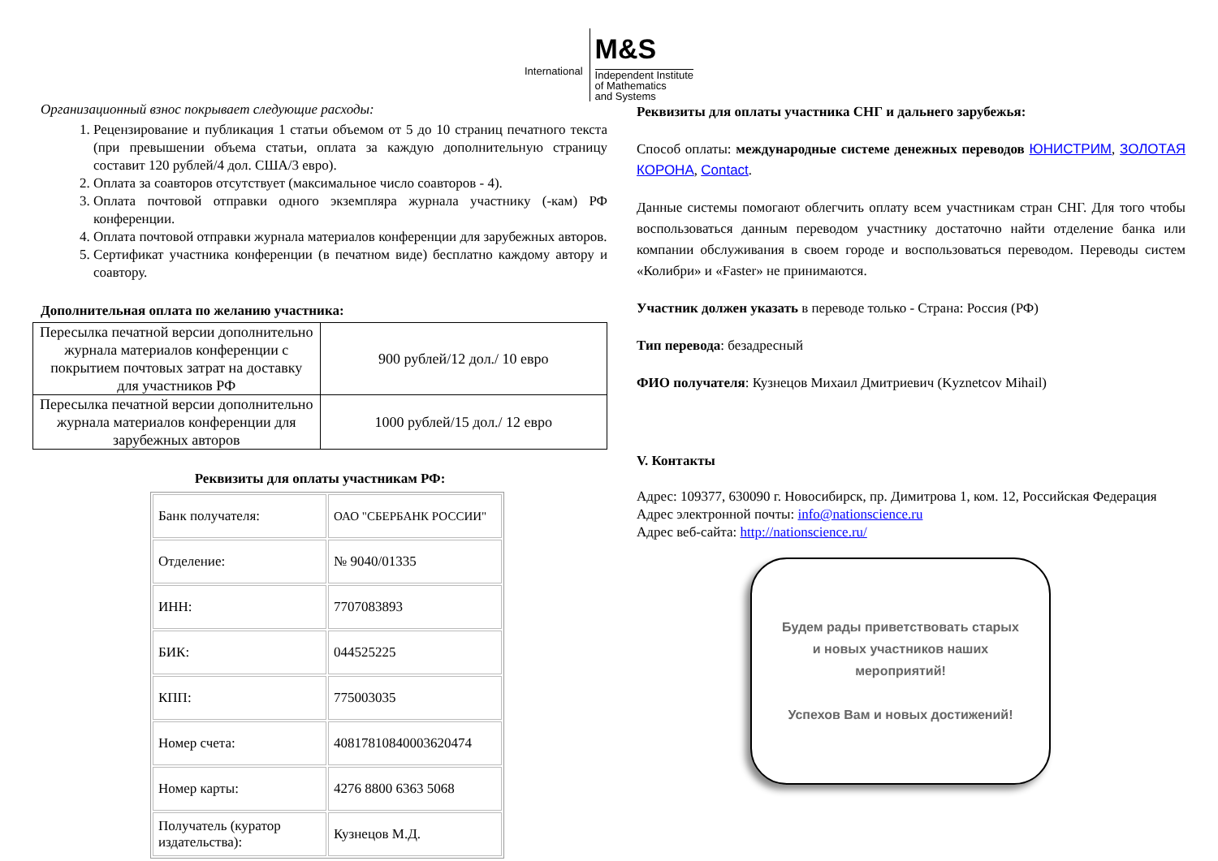International
M&S
Independent Institute
of Mathematics
and Systems
Организационный взнос покрывает следующие расходы:
1. Рецензирование и публикация 1 статьи объемом от 5 до 10 страниц печатного текста (при превышении объема статьи, оплата за каждую дополнительную страницу составит 120 рублей/4 дол. США/3 евро).
2. Оплата за соавторов отсутствует (максимальное число соавторов - 4).
3. Оплата почтовой отправки одного экземпляра журнала участнику (-кам) РФ конференции.
4. Оплата почтовой отправки журнала материалов конференции для зарубежных авторов.
5. Сертификат участника конференции (в печатном виде) бесплатно каждому автору и соавтору.
Дополнительная оплата по желанию участника:
| Пересылка печатной версии дополнительно журнала материалов конференции с покрытием почтовых затрат на доставку для участников РФ | 900 рублей/12 дол./ 10 евро |
| Пересылка печатной версии дополнительно журнала материалов конференции для зарубежных авторов | 1000 рублей/15 дол./ 12 евро |
Реквизиты для оплаты участникам РФ:
| Банк получателя: | ОАО "СБЕРБАНК РОССИИ" |
| Отделение: | № 9040/01335 |
| ИНН: | 7707083893 |
| БИК: | 044525225 |
| КПП: | 775003035 |
| Номер счета: | 40817810840003620474 |
| Номер карты: | 4276 8800 6363 5068 |
| Получатель (куратор издательства): | Кузнецов М.Д. |
Реквизиты для оплаты участника СНГ и дальнего зарубежья:
Способ оплаты: международные системе денежных переводов ЮНИСТРИМ, ЗОЛОТАЯ КОРОНА, Contact.
Данные системы помогают облегчить оплату всем участникам стран СНГ. Для того чтобы воспользоваться данным переводом участнику достаточно найти отделение банка или компании обслуживания в своем городе и воспользоваться переводом. Переводы систем «Колибри» и «Faster» не принимаются.
Участник должен указать в переводе только - Страна: Россия (РФ)
Тип перевода: безадресный
ФИО получателя: Кузнецов Михаил Дмитриевич (Kyznetcov Mihail)
V. Контакты
Адрес: 109377, 630090 г. Новосибирск, пр. Димитрова 1, ком. 12, Российская Федерация
Адрес электронной почты: info@nationscience.ru
Адрес веб-сайта: http://nationscience.ru/
Будем рады приветствовать старых
и новых участников наших
мероприятий!
Успехов Вам и новых достижений!